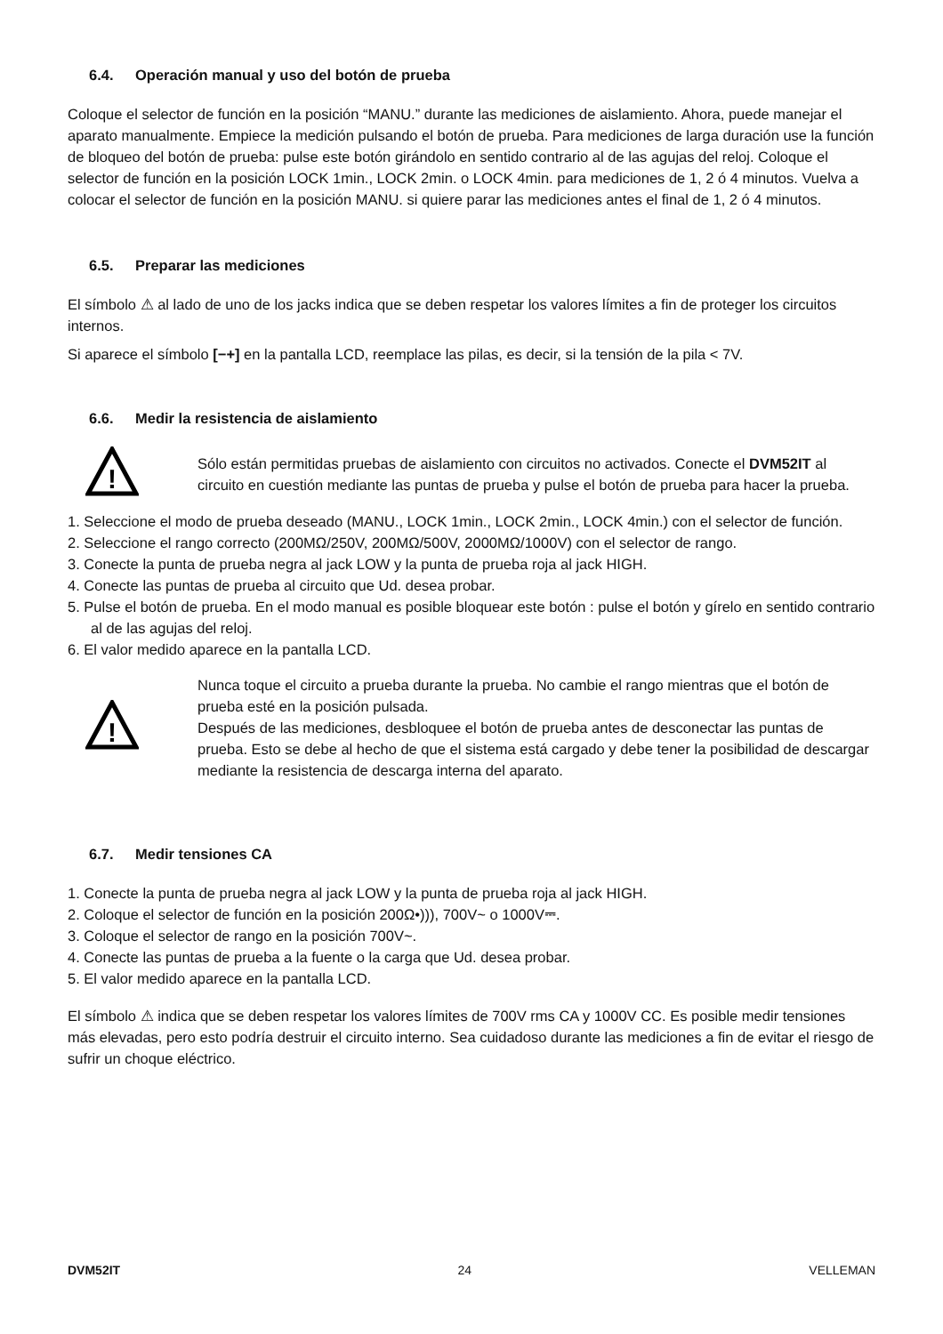6.4. Operación manual y uso del botón de prueba
Coloque el selector de función en la posición “MANU.” durante las mediciones de aislamiento. Ahora, puede manejar el aparato manualmente. Empiece la medición pulsando el botón de prueba. Para mediciones de larga duración use la función de bloqueo del botón de prueba: pulse este botón girándolo en sentido contrario al de las agujas del reloj. Coloque el selector de función en la posición LOCK 1min., LOCK 2min. o LOCK 4min. para mediciones de 1, 2 ó 4 minutos. Vuelva a colocar el selector de función en la posición MANU. si quiere parar las mediciones antes el final de 1, 2 ó 4 minutos.
6.5. Preparar las mediciones
El símbolo ⚠ al lado de uno de los jacks indica que se deben respetar los valores límites a fin de proteger los circuitos internos.
Si aparece el símbolo [−+] en la pantalla LCD, reemplace las pilas, es decir, si la tensión de la pila < 7V.
6.6. Medir la resistencia de aislamiento
!
Sólo están permitidas pruebas de aislamiento con circuitos no activados. Conecte el DVM52IT al circuito en cuestión mediante las puntas de prueba y pulse el botón de prueba para hacer la prueba.
1. Seleccione el modo de prueba deseado (MANU., LOCK 1min., LOCK 2min., LOCK 4min.) con el selector de función.
2. Seleccione el rango correcto (200MΩ/250V, 200MΩ/500V, 2000MΩ/1000V) con el selector de rango.
3. Conecte la punta de prueba negra al jack LOW y la punta de prueba roja al jack HIGH.
4. Conecte las puntas de prueba al circuito que Ud. desea probar.
5. Pulse el botón de prueba. En el modo manual es posible bloquear este botón : pulse el botón y gírelo en sentido contrario al de las agujas del reloj.
6. El valor medido aparece en la pantalla LCD.
!
Nunca toque el circuito a prueba durante la prueba. No cambie el rango mientras que el botón de prueba esté en la posición pulsada.
Después de las mediciones, desbloquee el botón de prueba antes de desconectar las puntas de prueba. Esto se debe al hecho de que el sistema está cargado y debe tener la posibilidad de descargar mediante la resistencia de descarga interna del aparato.
6.7. Medir tensiones CA
1. Conecte la punta de prueba negra al jack LOW y la punta de prueba roja al jack HIGH.
2. Coloque el selector de función en la posición 200Ω•))), 700V~ o 1000V⎓.
3. Coloque el selector de rango en la posición 700V~.
4. Conecte las puntas de prueba a la fuente o la carga que Ud. desea probar.
5. El valor medido aparece en la pantalla LCD.
El símbolo ⚠ indica que se deben respetar los valores límites de 700V rms CA y 1000V CC. Es posible medir tensiones más elevadas, pero esto podría destruir el circuito interno. Sea cuidadoso durante las mediciones a fin de evitar el riesgo de sufrir un choque eléctrico.
DVM52IT 24 VELLEMAN